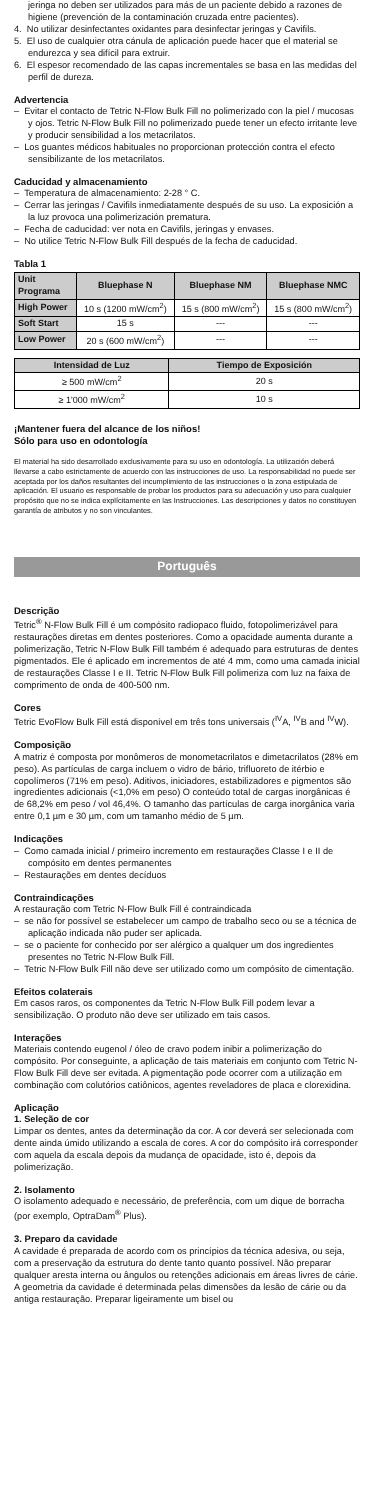jeringa no deben ser utilizados para más de un paciente debido a razones de higiene (prevención de la contaminación cruzada entre pacientes).
4. No utilizar desinfectantes oxidantes para desinfectar jeringas y Cavifils.
5. El uso de cualquier otra cánula de aplicación puede hacer que el material se endurezca y sea difícil para extruir.
6. El espesor recomendado de las capas incrementales se basa en las medidas del perfil de dureza.
Advertencia
– Evitar el contacto de Tetric N-Flow Bulk Fill no polimerizado con la piel / mucosas y ojos. Tetric N-Flow Bulk Fill no polimerizado puede tener un efecto irritante leve y producir sensibilidad a los metacrilatos.
– Los guantes médicos habituales no proporcionan protección contra el efecto sensibilizante de los metacrilatos.
Caducidad y almacenamiento
– Temperatura de almacenamiento: 2-28 ° C.
– Cerrar las jeringas / Cavifils inmediatamente después de su uso. La exposición a la luz provoca una polimerización prematura.
– Fecha de caducidad: ver nota en Cavifils, jeringas y envases.
– No utilice Tetric N-Flow Bulk Fill después de la fecha de caducidad.
Tabla 1
| Unit Programa | Bluephase N | Bluephase NM | Bluephase NMC |
| --- | --- | --- | --- |
| High Power | 10 s (1200 mW/cm<sup>2</sup>) | 15 s (800 mW/cm<sup>2</sup>) | 15 s (800 mW/cm<sup>2</sup>) |
| Soft Start | 15 s | --- | --- |
| Low Power | 20 s (600 mW/cm<sup>2</sup>) | --- | --- |
| Intensidad de Luz | Tiempo de Exposición |
| --- | --- |
| ≥ 500 mW/cm<sup>2</sup> | 20 s |
| ≥ 1'000 mW/cm<sup>2</sup> | 10 s |
¡Mantener fuera del alcance de los niños!
Sólo para uso en odontología
El material ha sido desarrollado exclusivamente para su uso en odontología. La utilización deberá llevarse a cabo estrictamente de acuerdo con las instrucciones de uso. La responsabilidad no puede ser aceptada por los daños resultantes del incumplimiento de las instrucciones o la zona estipulada de aplicación. El usuario es responsable de probar los productos para su adecuación y uso para cualquier propósito que no se indica explícitamente en las Instrucciones. Las descripciones y datos no constituyen garantía de atributos y no son vinculantes.
Português
Descrição
Tetric<sup>®</sup> N-Flow Bulk Fill é um compósito radiopaco fluido, fotopolimerizável para restaurações diretas em dentes posteriores. Como a opacidade aumenta durante a polimerização, Tetric N-Flow Bulk Fill também é adequado para estruturas de dentes pigmentados. Ele é aplicado em incrementos de até 4 mm, como uma camada inicial de restaurações Classe I e II. Tetric N-Flow Bulk Fill polimeriza com luz na faixa de comprimento de onda de 400-500 nm.
Cores
Tetric EvoFlow Bulk Fill está disponível em três tons universais (<sup>IV</sup>A, <sup>IV</sup>B and <sup>IV</sup>W).
Composição
A matriz é composta por monômeros de monometacrilatos e dimetacrilatos (28% em peso). As partículas de carga incluem o vidro de bário, trifluoreto de itérbio e copolímeros (71% em peso). Aditivos, iniciadores, estabilizadores e pigmentos são ingredientes adicionais (<1,0% em peso) O conteúdo total de cargas inorgânicas é de 68,2% em peso / vol 46,4%. O tamanho das partículas de carga inorgânica varia entre 0,1 µm e 30 µm, com um tamanho médio de 5 µm.
Indicações
– Como camada inicial / primeiro incremento em restaurações Classe I e II de compósito em dentes permanentes
– Restaurações em dentes decíduos
Contraindicações
A restauração com Tetric N-Flow Bulk Fill é contraindicada
– se não for possível se estabelecer um campo de trabalho seco ou se a técnica de aplicação indicada não puder ser aplicada.
– se o paciente for conhecido por ser alérgico a qualquer um dos ingredientes presentes no Tetric N-Flow Bulk Fill.
– Tetric N-Flow Bulk Fill não deve ser utilizado como um compósito de cimentação.
Efeitos colaterais
Em casos raros, os componentes da Tetric N-Flow Bulk Fill podem levar a sensibilização. O produto não deve ser utilizado em tais casos.
Interações
Materiais contendo eugenol / óleo de cravo podem inibir a polimerização do compósito. Por conseguinte, a aplicação de tais materiais em conjunto com Tetric N-Flow Bulk Fill deve ser evitada. A pigmentação pode ocorrer com a utilização em combinação com colutórios catiônicos, agentes reveladores de placa e clorexidina.
Aplicação
1. Seleção de cor
Limpar os dentes, antes da determinação da cor. A cor deverá ser selecionada com dente ainda úmido utilizando a escala de cores. A cor do compósito irá corresponder com aquela da escala depois da mudança de opacidade, isto é, depois da polimerização.
2. Isolamento
O isolamento adequado e necessário, de preferência, com um dique de borracha (por exemplo, OptraDam<sup>®</sup> Plus).
3. Preparo da cavidade
A cavidade é preparada de acordo com os princípios da técnica adesiva, ou seja, com a preservação da estrutura do dente tanto quanto possível. Não preparar qualquer aresta interna ou ângulos ou retenções adicionais em áreas livres de cárie. A geometria da cavidade é determinada pelas dimensões da lesão de cárie ou da antiga restauração. Preparar ligeiramente um bisel ou